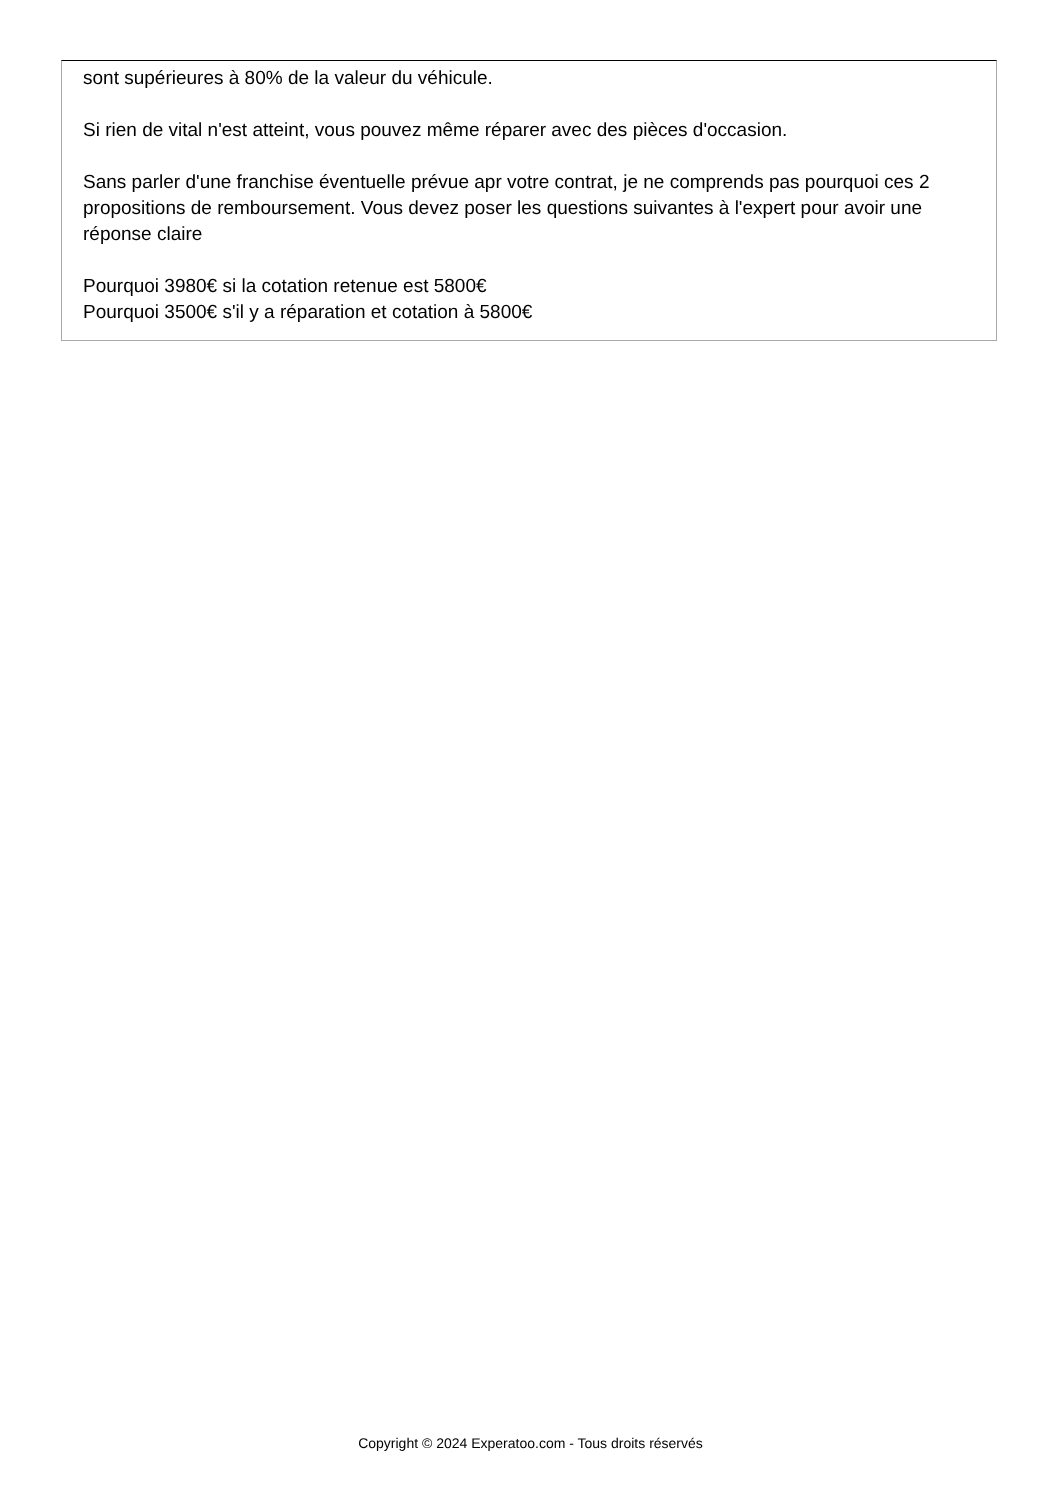sont supérieures à 80% de la valeur du véhicule.
Si rien de vital n'est atteint, vous pouvez même réparer avec des pièces d'occasion.
Sans parler d'une franchise éventuelle prévue apr votre contrat, je ne comprends pas pourquoi ces 2 propositions de remboursement. Vous devez poser les questions suivantes à l'expert pour avoir une réponse claire
Pourquoi 3980€ si la cotation retenue est 5800€
Pourquoi 3500€ s'il y a réparation et cotation à 5800€
Copyright © 2024 Experatoo.com - Tous droits réservés